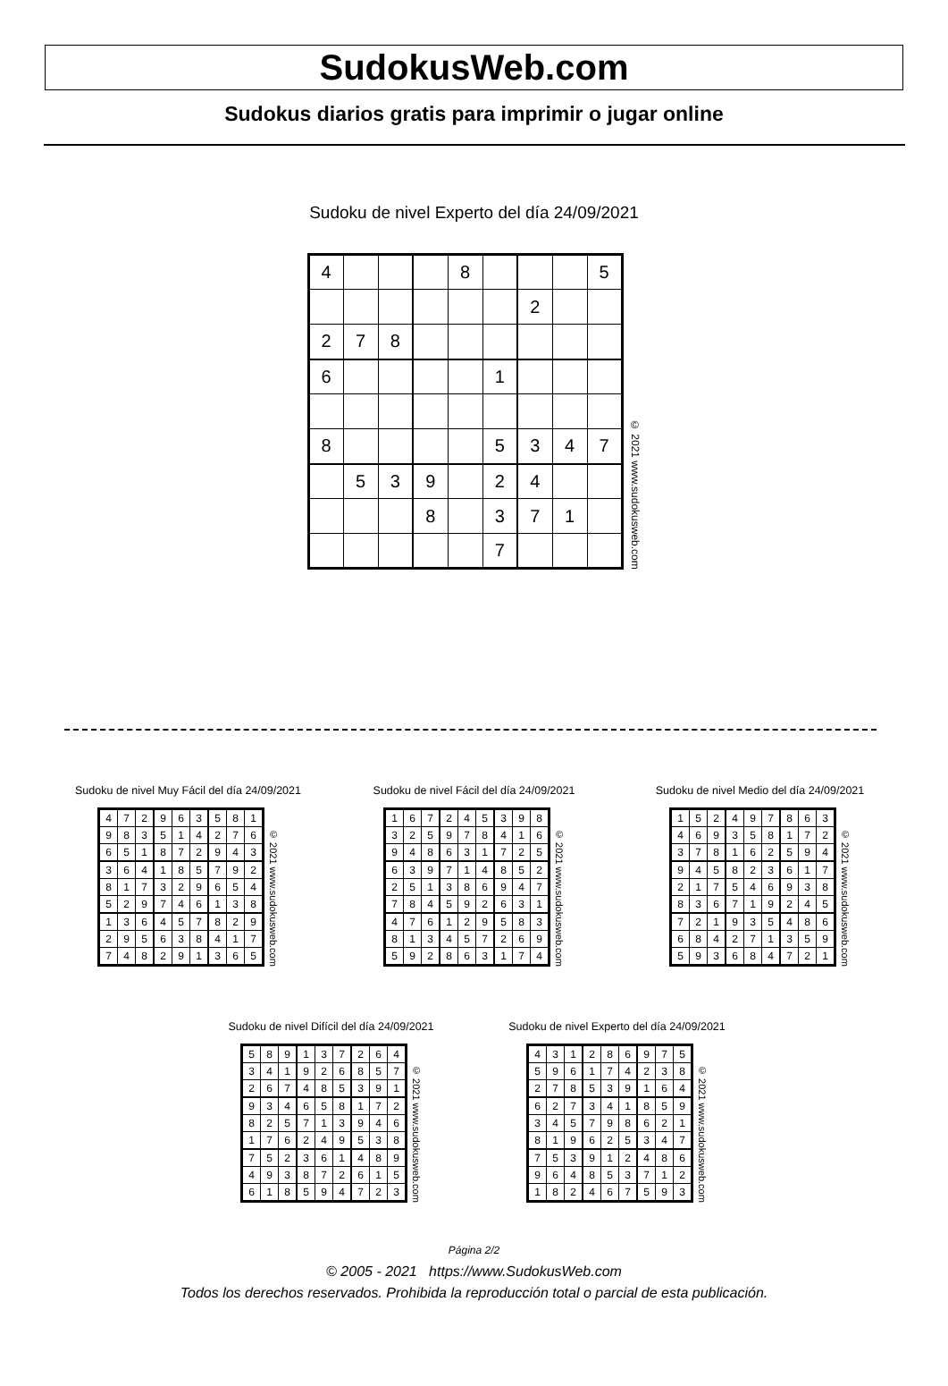SudokusWeb.com
Sudokus diarios gratis para imprimir o jugar online
Sudoku de nivel Experto del día 24/09/2021
| 4 | | | | 8 | | | | 5 |
| | | | | | | 2 | | |
| 2 | 7 | 8 | | | | | | |
| 6 | | | | | 1 | | | |
| 8 | | | | | 5 | 3 | 4 | 7 |
| | 5 | 3 | 9 | | 2 | 4 | | |
| | | | 8 | | 3 | 7 | 1 | |
| | | | | | 7 | | | |
© 2021 www.sudokusweb.com
Sudoku de nivel Muy Fácil del día 24/09/2021
| 4 | 7 | 2 | 9 | 6 | 3 | 5 | 8 | 1 |
| 9 | 8 | 3 | 5 | 1 | 4 | 2 | 7 | 6 |
| 6 | 5 | 1 | 8 | 7 | 2 | 9 | 4 | 3 |
| 3 | 6 | 4 | 1 | 8 | 5 | 7 | 9 | 2 |
| 8 | 1 | 7 | 3 | 2 | 9 | 6 | 5 | 4 |
| 5 | 2 | 9 | 7 | 4 | 6 | 1 | 3 | 8 |
| 1 | 3 | 6 | 4 | 5 | 7 | 8 | 2 | 9 |
| 2 | 9 | 5 | 6 | 3 | 8 | 4 | 1 | 7 |
| 7 | 4 | 8 | 2 | 9 | 1 | 3 | 6 | 5 |
© 2021 www.sudokusweb.com
Sudoku de nivel Fácil del día 24/09/2021
| 1 | 6 | 7 | 2 | 4 | 5 | 3 | 9 | 8 |
| 3 | 2 | 5 | 9 | 7 | 8 | 4 | 1 | 6 |
| 9 | 4 | 8 | 6 | 3 | 1 | 7 | 2 | 5 |
| 6 | 3 | 9 | 7 | 1 | 4 | 8 | 5 | 2 |
| 2 | 5 | 1 | 3 | 8 | 6 | 9 | 4 | 7 |
| 7 | 8 | 4 | 5 | 9 | 2 | 6 | 3 | 1 |
| 4 | 7 | 6 | 1 | 2 | 9 | 5 | 8 | 3 |
| 8 | 1 | 3 | 4 | 5 | 7 | 2 | 6 | 9 |
| 5 | 9 | 2 | 8 | 6 | 3 | 1 | 7 | 4 |
© 2021 www.sudokusweb.com
Sudoku de nivel Medio del día 24/09/2021
| 1 | 5 | 2 | 4 | 9 | 7 | 8 | 6 | 3 |
| 4 | 6 | 9 | 3 | 5 | 8 | 1 | 7 | 2 |
| 3 | 7 | 8 | 1 | 6 | 2 | 5 | 9 | 4 |
| 9 | 4 | 5 | 8 | 2 | 3 | 6 | 1 | 7 |
| 2 | 1 | 7 | 5 | 4 | 6 | 9 | 3 | 8 |
| 8 | 3 | 6 | 7 | 1 | 9 | 2 | 4 | 5 |
| 7 | 2 | 1 | 9 | 3 | 5 | 4 | 8 | 6 |
| 6 | 8 | 4 | 2 | 7 | 1 | 3 | 5 | 9 |
| 5 | 9 | 3 | 6 | 8 | 4 | 7 | 2 | 1 |
© 2021 www.sudokusweb.com
Sudoku de nivel Difícil del día 24/09/2021
| 5 | 8 | 9 | 1 | 3 | 7 | 2 | 6 | 4 |
| 3 | 4 | 1 | 9 | 2 | 6 | 8 | 5 | 7 |
| 2 | 6 | 7 | 4 | 8 | 5 | 3 | 9 | 1 |
| 9 | 3 | 4 | 6 | 5 | 8 | 1 | 7 | 2 |
| 8 | 2 | 5 | 7 | 1 | 3 | 9 | 4 | 6 |
| 1 | 7 | 6 | 2 | 4 | 9 | 5 | 3 | 8 |
| 7 | 5 | 2 | 3 | 6 | 1 | 4 | 8 | 9 |
| 4 | 9 | 3 | 8 | 7 | 2 | 6 | 1 | 5 |
| 6 | 1 | 8 | 5 | 9 | 4 | 7 | 2 | 3 |
© 2021 www.sudokusweb.com
Sudoku de nivel Experto del día 24/09/2021
| 4 | 3 | 1 | 2 | 8 | 6 | 9 | 7 | 5 |
| 5 | 9 | 6 | 1 | 7 | 4 | 2 | 3 | 8 |
| 2 | 7 | 8 | 5 | 3 | 9 | 1 | 6 | 4 |
| 6 | 2 | 7 | 3 | 4 | 1 | 8 | 5 | 9 |
| 3 | 4 | 5 | 7 | 9 | 8 | 6 | 2 | 1 |
| 8 | 1 | 9 | 6 | 2 | 5 | 3 | 4 | 7 |
| 7 | 5 | 3 | 9 | 1 | 2 | 4 | 8 | 6 |
| 9 | 6 | 4 | 8 | 5 | 3 | 7 | 1 | 2 |
| 1 | 8 | 2 | 4 | 6 | 7 | 5 | 9 | 3 |
© 2021 www.sudokusweb.com
Página 2/2
© 2005 - 2021 https://www.SudokusWeb.com
Todos los derechos reservados. Prohibida la reproducción total o parcial de esta publicación.